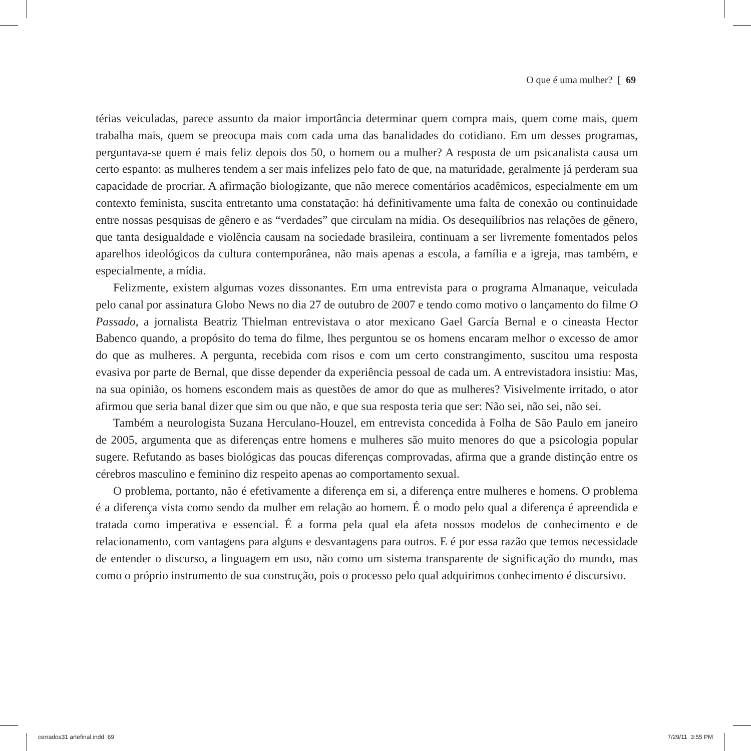O que é uma mulher? [ 69
térias veiculadas, parece assunto da maior importância determinar quem compra mais, quem come mais, quem trabalha mais, quem se preocupa mais com cada uma das banalidades do cotidiano. Em um desses programas, perguntava-se quem é mais feliz depois dos 50, o homem ou a mulher? A resposta de um psicanalista causa um certo espanto: as mulheres tendem a ser mais infelizes pelo fato de que, na maturidade, geralmente já perderam sua capacidade de procriar. A afirmação biologizante, que não merece comentários acadêmicos, especialmente em um contexto feminista, suscita entretanto uma constatação: há definitivamente uma falta de conexão ou continuidade entre nossas pesquisas de gênero e as “verdades” que circulam na mídia. Os desequilíbrios nas relações de gênero, que tanta desigualdade e violência causam na sociedade brasileira, continuam a ser livremente fomentados pelos aparelhos ideológicos da cultura contemporânea, não mais apenas a escola, a família e a igreja, mas também, e especialmente, a mídia.
Felizmente, existem algumas vozes dissonantes. Em uma entrevista para o programa Almanaque, veiculada pelo canal por assinatura Globo News no dia 27 de outubro de 2007 e tendo como motivo o lançamento do filme O Passado, a jornalista Beatriz Thielman entrevistava o ator mexicano Gael García Bernal e o cineasta Hector Babenco quando, a propósito do tema do filme, lhes perguntou se os homens encaram melhor o excesso de amor do que as mulheres. A pergunta, recebida com risos e com um certo constrangimento, suscitou uma resposta evasiva por parte de Bernal, que disse depender da experiência pessoal de cada um. A entrevistadora insistiu: Mas, na sua opinião, os homens escondem mais as questões de amor do que as mulheres? Visivelmente irritado, o ator afirmou que seria banal dizer que sim ou que não, e que sua resposta teria que ser: Não sei, não sei, não sei.
Também a neurologista Suzana Herculano-Houzel, em entrevista concedida à Folha de São Paulo em janeiro de 2005, argumenta que as diferenças entre homens e mulheres são muito menores do que a psicologia popular sugere. Refutando as bases biológicas das poucas diferenças comprovadas, afirma que a grande distinção entre os cérebros masculino e feminino diz respeito apenas ao comportamento sexual.
O problema, portanto, não é efetivamente a diferença em si, a diferença entre mulheres e homens. O problema é a diferença vista como sendo da mulher em relação ao homem. É o modo pelo qual a diferença é apreendida e tratada como imperativa e essencial. É a forma pela qual ela afeta nossos modelos de conhecimento e de relacionamento, com vantagens para alguns e desvantagens para outros. E é por essa razão que temos necessidade de entender o discurso, a linguagem em uso, não como um sistema transparente de significação do mundo, mas como o próprio instrumento de sua construção, pois o processo pelo qual adquirimos conhecimento é discursivo.
cerrados31 artefinal.indd 69 7/29/11 3:55 PM